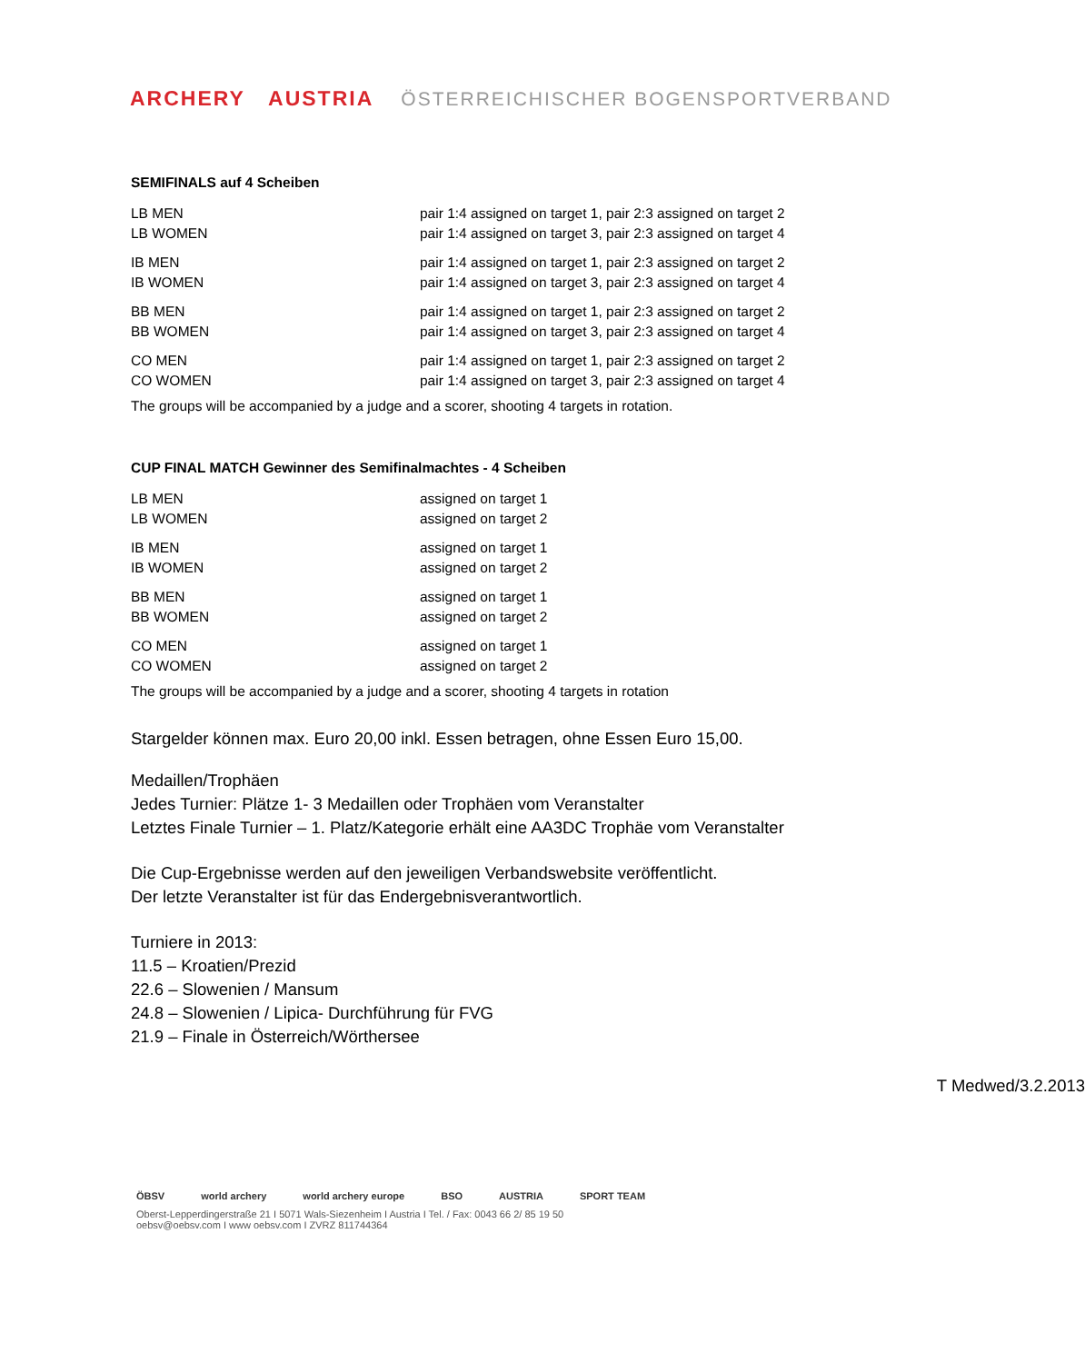ARCHERY AUSTRIA ÖSTERREICHISCHER BOGENSPORTVERBAND
SEMIFINALS auf 4 Scheiben
| LB MEN | pair 1:4 assigned on target 1, pair 2:3 assigned on target 2 |
| LB WOMEN | pair 1:4 assigned on target 3, pair 2:3 assigned on target 4 |
| IB MEN | pair 1:4 assigned on target 1, pair 2:3 assigned on target 2 |
| IB WOMEN | pair 1:4 assigned on target 3, pair 2:3 assigned on target 4 |
| BB MEN | pair 1:4 assigned on target 1, pair 2:3 assigned on target 2 |
| BB WOMEN | pair 1:4 assigned on target 3, pair 2:3 assigned on target 4 |
| CO MEN | pair 1:4 assigned on target 1, pair 2:3 assigned on target 2 |
| CO WOMEN | pair 1:4 assigned on target 3, pair 2:3 assigned on target 4 |
The groups will be accompanied by a judge and a scorer, shooting 4 targets in rotation.
CUP FINAL MATCH Gewinner des Semifinalmachtes - 4 Scheiben
| LB MEN | assigned on target 1 |
| LB WOMEN | assigned on target 2 |
| IB MEN | assigned on target 1 |
| IB WOMEN | assigned on target 2 |
| BB MEN | assigned on target 1 |
| BB WOMEN | assigned on target 2 |
| CO MEN | assigned on target 1 |
| CO WOMEN | assigned on target 2 |
The groups will be accompanied by a judge and a scorer, shooting 4 targets in rotation
Stargelder können max. Euro 20,00 inkl. Essen betragen, ohne Essen Euro 15,00.
Medaillen/Trophäen
Jedes Turnier: Plätze 1- 3 Medaillen oder Trophäen vom Veranstalter
Letztes Finale Turnier – 1. Platz/Kategorie erhält eine AA3DC Trophäe vom Veranstalter
Die Cup-Ergebnisse werden auf den jeweiligen Verbandswebsite veröffentlicht.
Der letzte Veranstalter ist für das Endergebnisverantwortlich.
Turniere in 2013:
11.5 – Kroatien/Prezid
22.6 – Slowenien / Mansum
24.8 – Slowenien / Lipica- Durchführung für FVG
21.9 – Finale in Österreich/Wörthersee
T Medwed/3.2.2013
ÖBSV world archery world archery europe BSO AUSTRIA SPORT TEAM
Oberst-Lepperdingerstraße 21 I 5071 Wals-Siezenheim I Austria I Tel. / Fax: 0043 66 2/ 85 19 50
oebsv@oebsv.com I www oebsv.com I ZVRZ 811744364